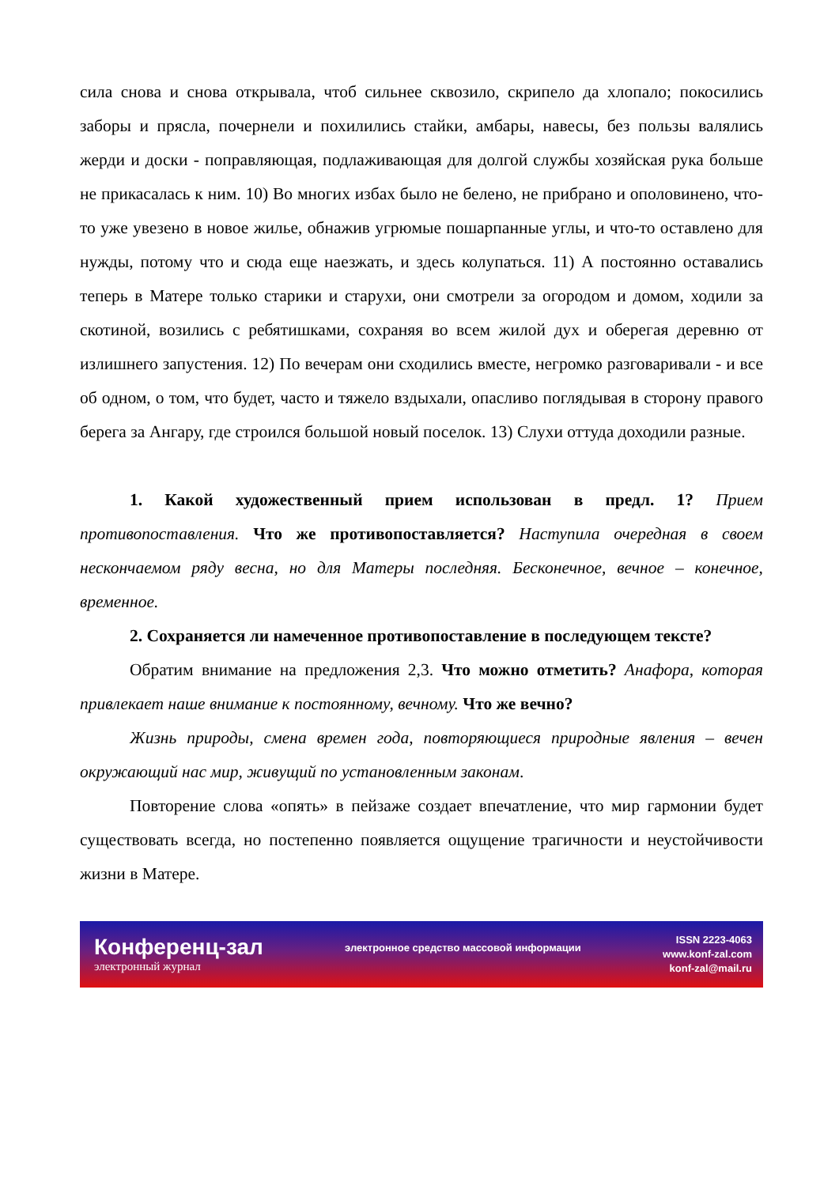сила снова и снова открывала, чтоб сильнее сквозило, скрипело да хлопало; покосились заборы и прясла, почернели и похилились стайки, амбары, навесы, без пользы валялись жерди и доски - поправляющая, подлаживающая для долгой службы хозяйская рука больше не прикасалась к ним. 10) Во многих избах было не белено, не прибрано и ополовинено, что-то уже увезено в новое жилье, обнажив угрюмые пошарпанные углы, и что-то оставлено для нужды, потому что и сюда еще наезжать, и здесь колупаться. 11) А постоянно оставались теперь в Матере только старики и старухи, они смотрели за огородом и домом, ходили за скотиной, возились с ребятишками, сохраняя во всем жилой дух и оберегая деревню от излишнего запустения. 12) По вечерам они сходились вместе, негромко разговаривали - и все об одном, о том, что будет, часто и тяжело вздыхали, опасливо поглядывая в сторону правого берега за Ангару, где строился большой новый поселок. 13) Слухи оттуда доходили разные.
1. Какой художественный прием использован в предл. 1? Прием противопоставления. Что же противопоставляется? Наступила очередная в своем нескончаемом ряду весна, но для Матеры последняя. Бесконечное, вечное – конечное, временное.
2. Сохраняется ли намеченное противопоставление в последующем тексте?
Обратим внимание на предложения 2,3. Что можно отметить? Анафора, которая привлекает наше внимание к постоянному, вечному. Что же вечно?
Жизнь природы, смена времен года, повторяющиеся природные явления – вечен окружающий нас мир, живущий по установленным законам.
Повторение слова «опять» в пейзаже создает впечатление, что мир гармонии будет существовать всегда, но постепенно появляется ощущение трагичности и неустойчивости жизни в Матере.
Конференц-зал
электронный журнал
электронное средство массовой информации
ISSN 2223-4063
www.konf-zal.com
konf-zal@mail.ru